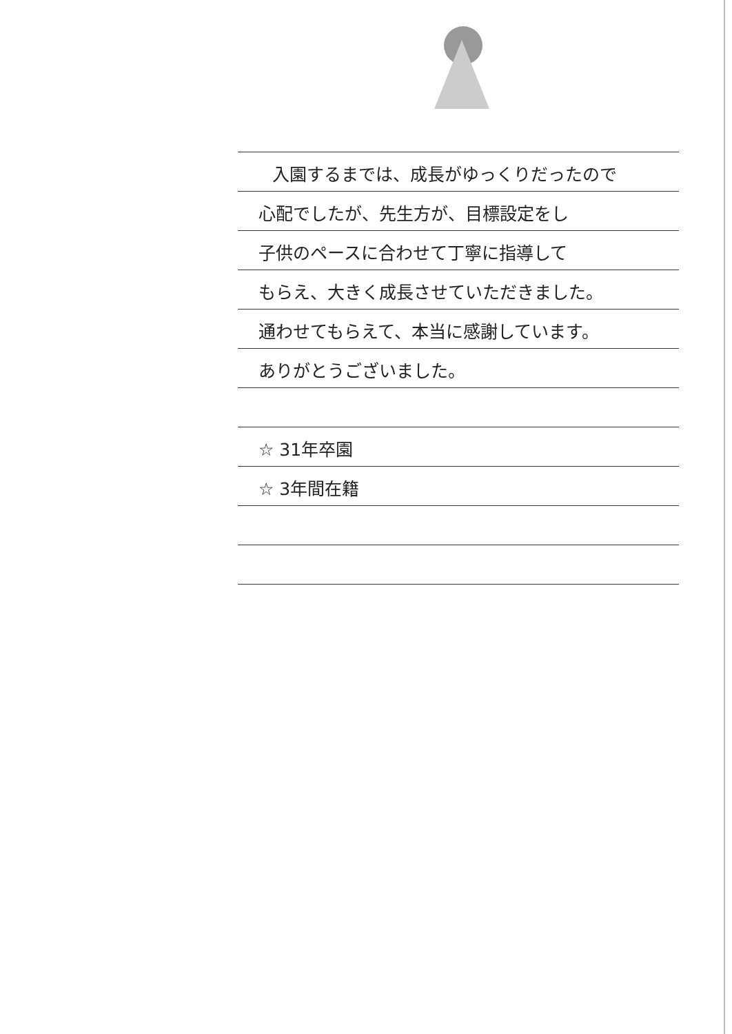入園するまでは、成長がゆっくりだったので
心配でしたが、先生方が、目標設定をし
子供のペースに合わせて丁寧に指導して
もらえ、大きく成長させていただきました。
通わせてもらえて、本当に感謝しています。
ありがとうございました。
☆ 31年卒園
☆ 3年間在籍